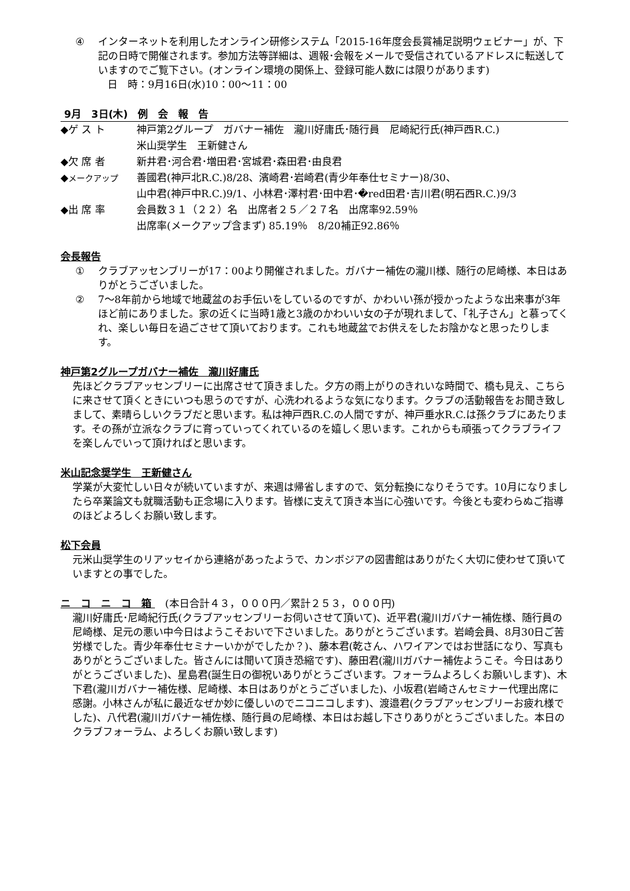④ インターネットを利用したオンライン研修システム「2015-16年度会長賞補足説明ウェビナー」が、下記の日時で開催されます。参加方法等詳細は、週報･会報をメールで受信されているアドレスに転送していますのでご覧下さい。(オンライン環境の関係上、登録可能人数には限りがあります)
日　時：9月16日(水)10：00〜11：00
9月　3日(木)　例　会　報　告
| ◆ゲ ス ト | 神戸第2グループ ガバナー補佐 瀧川好庸氏･随行員 尼崎紀行氏(神戸西R.C.) 米山奨学生 王新健さん |
| ◆欠 席 者 | 新井君･河合君･増田君･宮城君･森田君･由良君 |
| ◆ メークアップ | 善國君(神戸北R.C.)8/28、濱崎君･岩崎君(青少年奉仕セミナー)8/30、 山中君(神戸中R.C.)9/1、小林君･澤村君･田中君･�red田君･吉川君(明石西R.C.)9/3 |
| ◆出 席 率 | 会員数３１（２２）名 出席者２５／２７名 出席率92.59％ 出席率(メークアップ含まず) 85.19％ 8/20補正92.86％ |
会長報告
① クラブアッセンブリーが17：00より開催されました。ガバナー補佐の瀧川様、随行の尼崎様、本日はありがとうございました。
② 7〜8年前から地域で地蔵盆のお手伝いをしているのですが、かわいい孫が授かったような出来事が3年ほど前にありました。家の近くに当時1歳と3歳のかわいい女の子が現れまして、「礼子さん」と慕ってくれ、楽しい毎日を過ごさせて頂いております。これも地蔵盆でお供えをしたお陰かなと思ったりします。
神戸第2グループガバナー補佐　瀧川好庸氏
先ほどクラブアッセンブリーに出席させて頂きました。夕方の雨上がりのきれいな時間で、橋も見え、こちらに来させて頂くときにいつも思うのですが、心洗われるような気になります。クラブの活動報告をお聞き致しまして、素晴らしいクラブだと思います。私は神戸西R.C.の人間ですが、神戸垂水R.C.は孫クラブにあたります。その孫が立派なクラブに育っていってくれているのを嬉しく思います。これからも頑張ってクラブライフを楽しんでいって頂ければと思います。
米山記念奨学生　王新健さん
学業が大変忙しい日々が続いていますが、来週は帰省しますので、気分転換になりそうです。10月になりましたら卒業論文も就職活動も正念場に入ります。皆様に支えて頂き本当に心強いです。今後とも変わらぬご指導のほどよろしくお願い致します。
松下会員
元米山奨学生のリアッセイから連絡があったようで、カンボジアの図書館はありがたく大切に使わせて頂いていますとの事でした。
ニ　コ　ニ　コ　箱 　(本日合計４３，０００円／累計２５３，０００円)
瀧川好庸氏･尼崎紀行氏(クラブアッセンブリーお伺いさせて頂いて)、近平君(瀧川ガバナー補佐様、随行員の尼崎様、足元の悪い中今日はようこそおいで下さいました。ありがとうございます。岩崎会員、8月30日ご苦労様でした。青少年奉仕セミナーいかがでしたか？)、藤本君(乾さん、ハワイアンではお世話になり、写真もありがとうございました。皆さんには聞いて頂き恐縮です)、藤田君(瀧川ガバナー補佐ようこそ。今日はありがとうございました)、星島君(誕生日の御祝いありがとうございます。フォーラムよろしくお願いします)、木下君(瀧川ガバナー補佐様、尼崎様、本日はありがとうございました)、小坂君(岩崎さんセミナー代理出席に感謝。小林さんが私に最近なぜか妙に優しいのでニコニコします)、渡邉君(クラブアッセンブリーお疲れ様でした)、八代君(瀧川ガバナー補佐様、随行員の尼崎様、本日はお越し下さりありがとうございました。本日のクラブフォーラム、よろしくお願い致します)